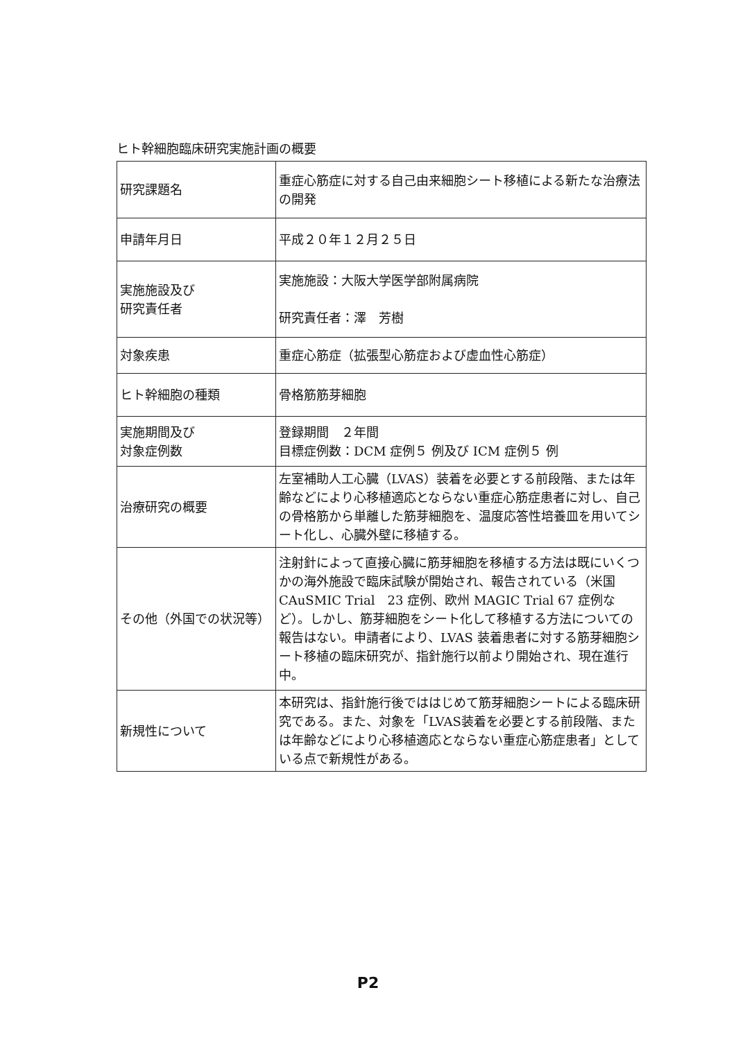ヒト幹細胞臨床研究実施計画の概要
| 研究課題名 | 重症心筋症に対する自己由来細胞シート移植による新たな治療法の開発 |
| 申請年月日 | 平成２０年１２月２５日 |
| 実施施設及び 研究責任者 | 実施施設：大阪大学医学部附属病院 研究責任者：澤 芳樹 |
| 対象疾患 | 重症心筋症（拡張型心筋症および虚血性心筋症） |
| ヒト幹細胞の種類 | 骨格筋筋芽細胞 |
| 実施期間及び 対象症例数 | 登録期間 ２年間 目標症例数：DCM 症例５ 例及び ICM 症例５ 例 |
| 治療研究の概要 | 左室補助人工心臓（LVAS）装着を必要とする前段階、または年齢などにより心移植適応とならない重症心筋症患者に対し、自己の骨格筋から単離した筋芽細胞を、温度応答性培養皿を用いてシート化し、心臓外壁に移植する。 |
| その他（外国での状況等） | 注射針によって直接心臓に筋芽細胞を移植する方法は既にいくつかの海外施設で臨床試験が開始され、報告されている（米国 CAuSMIC Trial 23 症例、欧州 MAGIC Trial 67 症例など）。しかし、筋芽細胞をシート化して移植する方法についての報告はない。申請者により、LVAS 装着患者に対する筋芽細胞シート移植の臨床研究が、指針施行以前より開始され、現在進行中。 |
| 新規性について | 本研究は、指針施行後でははじめて筋芽細胞シートによる臨床研究である。また、対象を「LVAS装着を必要とする前段階、または年齢などにより心移植適応とならない重症心筋症患者」としている点で新規性がある。 |
P2